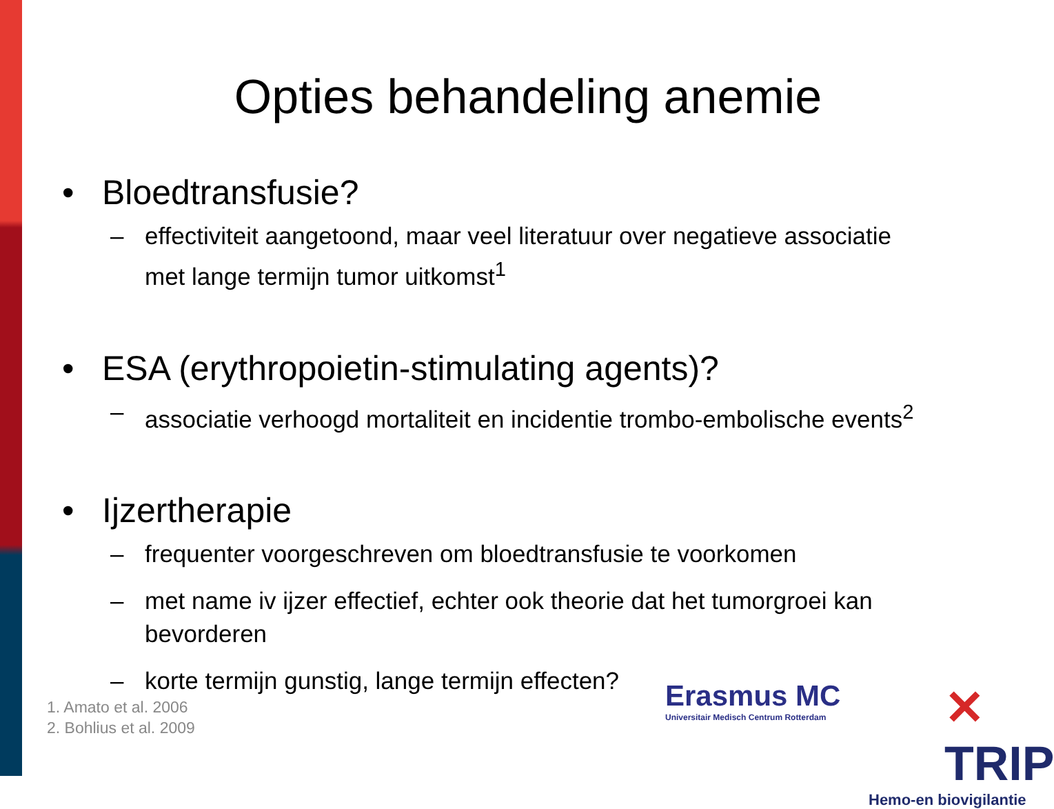Opties behandeling anemie
• Bloedtransfusie?
– effectiviteit aangetoond, maar veel literatuur over negatieve associatie met lange termijn tumor uitkomst<sup>1</sup>
• ESA (erythropoietin-stimulating agents)?
– associatie verhoogd mortaliteit en incidentie trombo-embolische events<sup>2</sup>
• Ijzertherapie
– frequenter voorgeschreven om bloedtransfusie te voorkomen
– met name iv ijzer effectief, echter ook theorie dat het tumorgroei kan bevorderen
– korte termijn gunstig, lange termijn effecten?
1. Amato et al. 2006
2. Bohlius et al. 2009
Erasmus MC
Universitair Medisch Centrum Rotterdam
✕ TRIP
Hemo-en biovigilantie